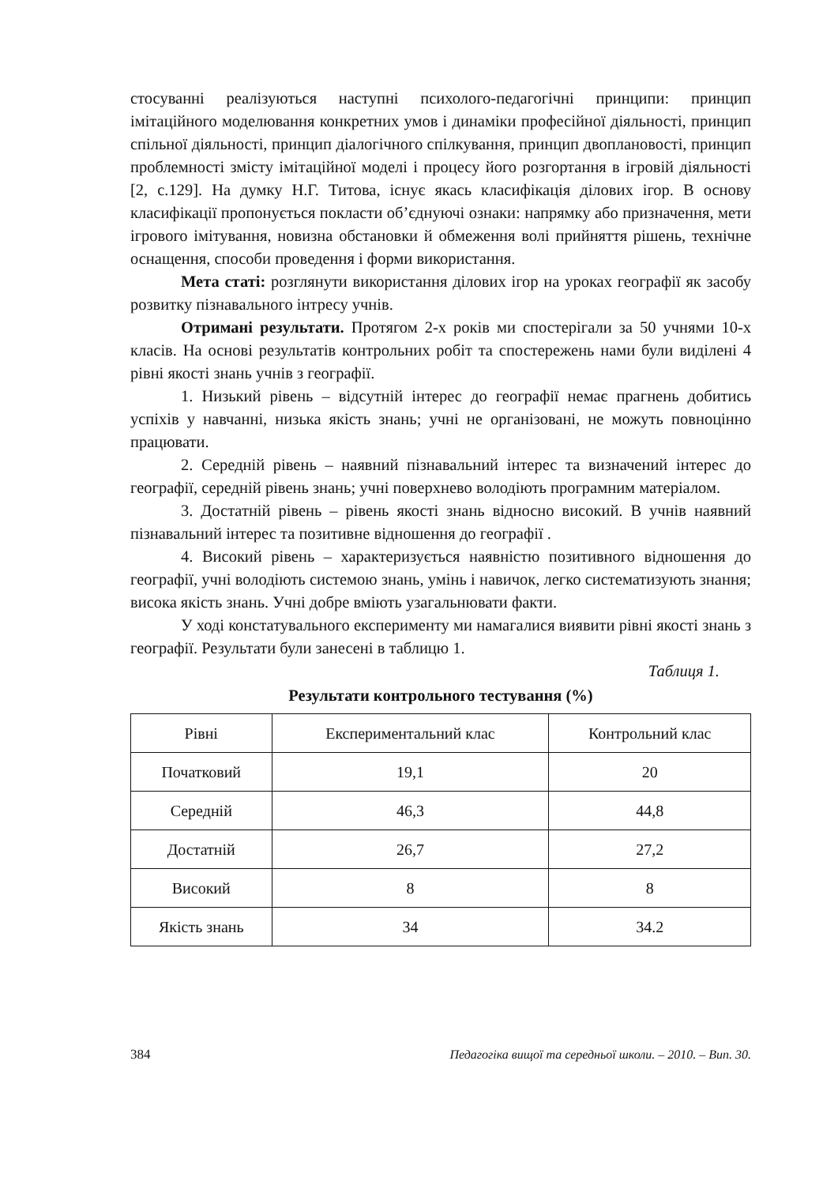стосуванні реалізуються наступні психолого-педагогічні принципи: принцип імітаційного моделювання конкретних умов і динаміки професійної діяльності, принцип спільної діяльності, принцип діалогічного спілкування, принцип двоплановості, принцип проблемності змісту імітаційної моделі і процесу його розгортання в ігровій діяльності [2, с.129]. На думку Н.Г. Титова, існує якась класифікація ділових ігор. В основу класифікації пропонується покласти об’єднуючі ознаки: напрямку або призначення, мети ігрового імітування, новизна обстановки й обмеження волі прийняття рішень, технічне оснащення, способи проведення і форми використання.
Мета статі: розглянути використання ділових ігор на уроках географії як засобу розвитку пізнавального інтресу учнів.
Отримані результати. Протягом 2-х років ми спостерігали за 50 учнями 10-х класів. На основі результатів контрольних робіт та спостережень нами були виділені 4 рівні якості знань учнів з географії.
1. Низький рівень – відсутній інтерес до географії немає прагнень добитись успіхів у навчанні, низька якість знань; учні не організовані, не можуть повноцінно працювати.
2. Середній рівень – наявний пізнавальний інтерес та визначений інтерес до географії, середній рівень знань; учні поверхнево володіють програмним матеріалом.
3. Достатній рівень – рівень якості знань відносно високий. В учнів наявний пізнавальний інтерес та позитивне відношення до географії .
4. Високий рівень – характеризується наявністю позитивного відношення до географії, учні володіють системою знань, умінь і навичок, легко систематизують знання; висока якість знань. Учні добре вміють узагальнювати факти.
У ході констатувального експерименту ми намагалися виявити рівні якості знань з географії. Результати були занесені в таблицю 1.
Таблиця 1.
Результати контрольного тестування (%)
| Рівні | Експериментальний клас | Контрольний клас |
| Початковий | 19,1 | 20 |
| Середній | 46,3 | 44,8 |
| Достатній | 26,7 | 27,2 |
| Високий | 8 | 8 |
| Якість знань | 34 | 34.2 |
384 Педагогіка вищої та середньої школи. – 2010. – Вип. 30.